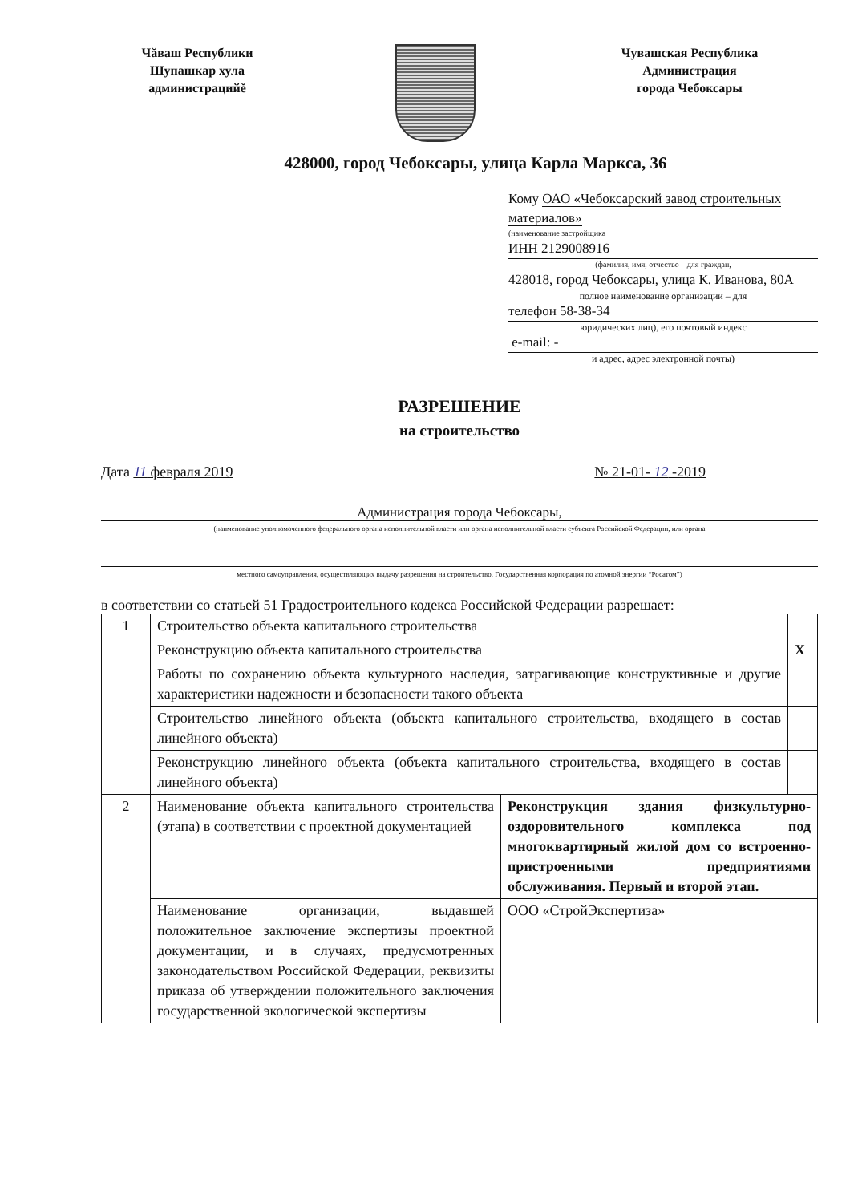Чăваш Республики
Шупашкар хула
администрацийě
Чувашская Республика
Администрация
города Чебоксары
428000, город Чебоксары, улица Карла Маркса, 36
Кому ОАО «Чебоксарский завод строительных материалов»
(наименование застройщика
ИНН 2129008916
(фамилия, имя, отчество – для граждан,
428018, город Чебоксары, улица К. Иванова, 80А
полное наименование организации – для
телефон 58-38-34
юридических лиц), его почтовый индекс
e-mail: -
и адрес, адрес электронной почты)
РАЗРЕШЕНИЕ
на строительство
Дата 11 февраля 2019 № 21-01- 12 -2019
Администрация города Чебоксары,
(наименование уполномоченного федерального органа исполнительной власти или органа исполнительной власти субъекта Российской Федерации, или органа
местного самоуправления, осуществляющих выдачу разрешения на строительство. Государственная корпорация по атомной энергии “Росатом”)
в соответствии со статьей 51 Градостроительного кодекса Российской Федерации разрешает:
| 1 | Строительство объекта капитального строительства | | |
| | Реконструкцию объекта капитального строительства | | X |
| | Работы по сохранению объекта культурного наследия, затрагивающие конструктивные и другие характеристики надежности и безопасности такого объекта | | |
| | Строительство линейного объекта (объекта капитального строительства, входящего в состав линейного объекта) | | |
| | Реконструкцию линейного объекта (объекта капитального строительства, входящего в состав линейного объекта) | | |
| 2 | Наименование объекта капитального строительства (этапа) в соответствии с проектной документацией | Реконструкция здания физкультурно-оздоровительного комплекса под многоквартирный жилой дом со встроенно-пристроенными предприятиями обслуживания. Первый и второй этап. | |
| | Наименование организации, выдавшей положительное заключение экспертизы проектной документации, и в случаях, предусмотренных законодательством Российской Федерации, реквизиты приказа об утверждении положительного заключения государственной экологической экспертизы | ООО «СтройЭкспертиза» | |